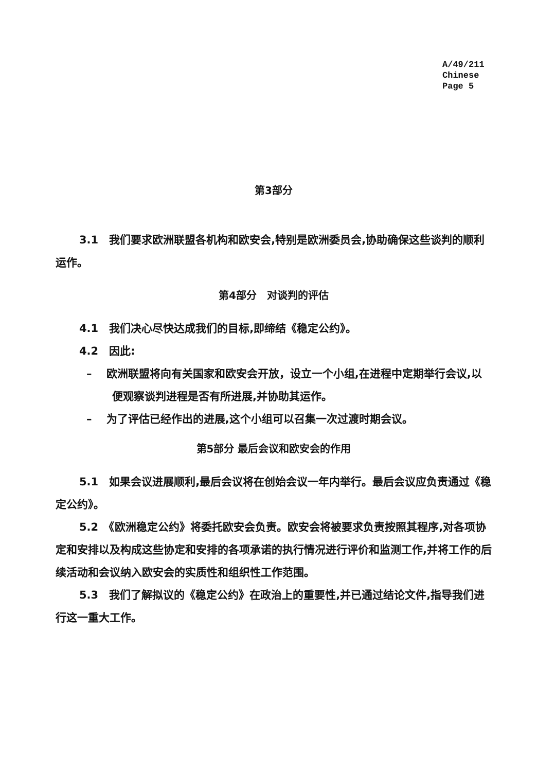A/49/211
Chinese
Page 5
第3部分
3.1　我们要求欧洲联盟各机构和欧安会,特别是欧洲委员会,协助确保这些谈判的顺利运作。
第4部分　对谈判的评估
4.1　我们决心尽快达成我们的目标,即缔结《稳定公约》。
4.2　因此:
–　 欧洲联盟将向有关国家和欧安会开放，设立一个小组,在进程中定期举行会议,以便观察谈判进程是否有所进展,并协助其运作。
–　 为了评估已经作出的进展,这个小组可以召集一次过渡时期会议。
第5部分 最后会议和欧安会的作用
5.1　如果会议进展顺利,最后会议将在创始会议一年内举行。最后会议应负责通过《稳定公约》。
5.2　《欧洲稳定公约》将委托欧安会负责。欧安会将被要求负责按照其程序,对各项协定和安排以及构成这些协定和安排的各项承诺的执行情况进行评价和监测工作,并将工作的后续活动和会议纳入欧安会的实质性和组织性工作范围。
5.3　我们了解拟议的《稳定公约》在政治上的重要性,并已通过结论文件,指导我们进行这一重大工作。